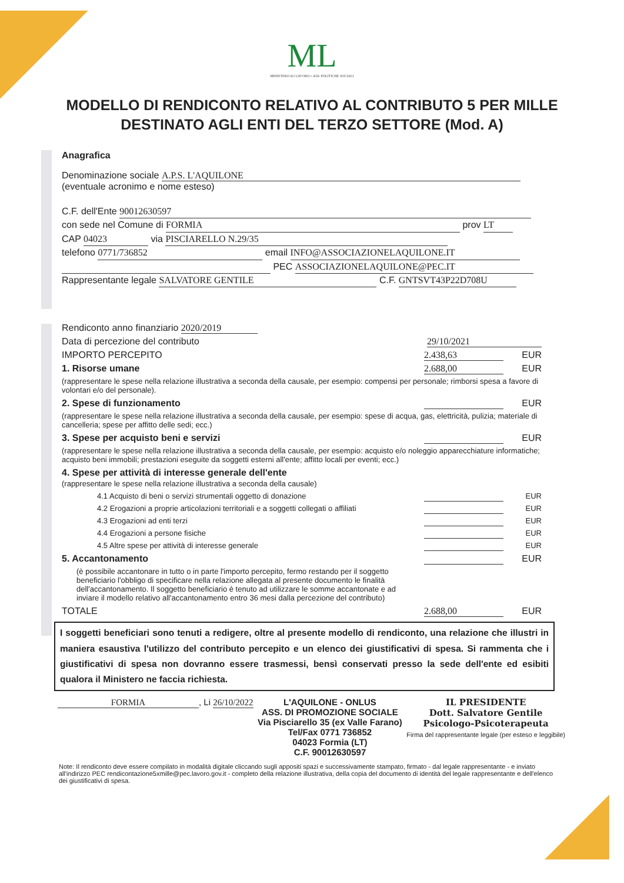ML
MINISTERO del LAVORO e delle POLITICHE SOCIALI
MODELLO DI RENDICONTO RELATIVO AL CONTRIBUTO 5 PER MILLE DESTINATO AGLI ENTI DEL TERZO SETTORE (Mod. A)
Anagrafica
Denominazione sociale A.P.S. L'AQUILONE
(eventuale acronimo e nome esteso)
C.F. dell'Ente 90012630597
con sede nel Comune di FORMIA prov LT
CAP 04023 via PISCIARELLO N.29/35
telefono 0771/736852 email INFO@ASSOCIAZIONELAQUILONE.IT
PEC ASSOCIAZIONELAQUILONE@PEC.IT
Rappresentante legale SALVATORE GENTILE C.F. GNTSVT43P22D708U
Rendiconto anno finanziario 2020/2019
Data di percezione del contributo 29/10/2021
IMPORTO PERCEPITO 2.438,63 EUR
1. Risorse umane 2.688,00 EUR
(rappresentare le spese nella relazione illustrativa a seconda della causale, per esempio: compensi per personale; rimborsi spesa a favore di volontari e/o del personale).
2. Spese di funzionamento EUR
(rappresentare le spese nella relazione illustrativa a seconda della causale, per esempio: spese di acqua, gas, elettricità, pulizia; materiale di cancelleria; spese per affitto delle sedi; ecc.)
3. Spese per acquisto beni e servizi EUR
(rappresentare le spese nella relazione illustrativa a seconda della causale, per esempio: acquisto e/o noleggio apparecchiature informatiche; acquisto beni immobili; prestazioni eseguite da soggetti esterni all'ente; affitto locali per eventi; ecc.)
4. Spese per attività di interesse generale dell'ente
(rappresentare le spese nella relazione illustrativa a seconda della causale)
4.1 Acquisto di beni o servizi strumentali oggetto di donazione EUR
4.2 Erogazioni a proprie articolazioni territoriali e a soggetti collegati o affiliati EUR
4.3 Erogazioni ad enti terzi EUR
4.4 Erogazioni a persone fisiche EUR
4.5 Altre spese per attività di interesse generale EUR
5. Accantonamento EUR
(è possibile accantonare in tutto o in parte l'importo percepito, fermo restando per il soggetto beneficiario l'obbligo di specificare nella relazione allegata al presente documento le finalità dell'accantonamento. Il soggetto beneficiario è tenuto ad utilizzare le somme accantonate e ad inviare il modello relativo all'accantonamento entro 36 mesi dalla percezione del contributo)
TOTALE 2.688,00 EUR
I soggetti beneficiari sono tenuti a redigere, oltre al presente modello di rendiconto, una relazione che illustri in maniera esaustiva l'utilizzo del contributo percepito e un elenco dei giustificativi di spesa. Si rammenta che i giustificativi di spesa non dovranno essere trasmessi, bensì conservati presso la sede dell'ente ed esibiti qualora il Ministero ne faccia richiesta.
FORMIA, Li 26/10/2022 L'AQUILONE - ONLUS
ASS. DI PROMOZIONE SOCIALE
Via Pisciarello 35 (ex Valle Farano)
Tel/Fax 0771 736852
04023 Formia (LT)
C.F. 90012630597 IL PRESIDENTE
Dott. Salvatore Gentile
Psicologo-Psicoterapeuta
Firma del rappresentante legale (per esteso e leggibile)
Note: Il rendiconto deve essere compilato in modalità digitale cliccando sugli appositi spazi e successivamente stampato, firmato - dal legale rappresentante - e inviato all'indirizzo PEC rendicontazione5xmille@pec.lavoro.gov.it - completo della relazione illustrativa, della copia del documento di identità del legale rappresentante e dell'elenco dei giustificativi di spesa.